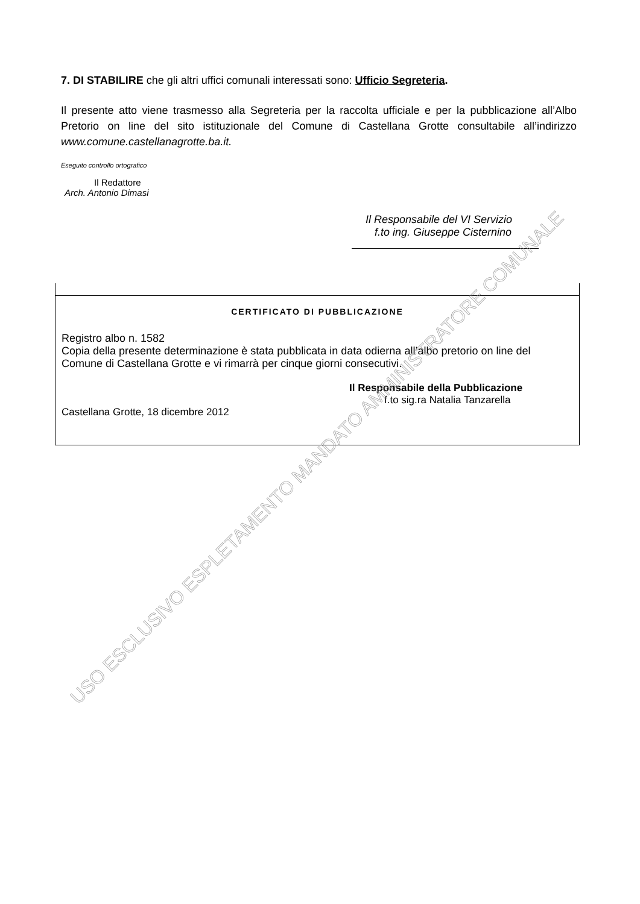7. DI STABILIRE che gli altri uffici comunali interessati sono: Ufficio Segreteria.
Il presente atto viene trasmesso alla Segreteria per la raccolta ufficiale e per la pubblicazione all’Albo Pretorio on line del sito istituzionale del Comune di Castellana Grotte consultabile all’indirizzo www.comune.castellanagrotte.ba.it.
Eseguito controllo ortografico
Il Redattore
Arch. Antonio Dimasi
Il Responsabile del VI Servizio
f.to ing. Giuseppe Cisternino
CERTIFICATO DI PUBBLICAZIONE
Registro albo n. 1582
Copia della presente determinazione è stata pubblicata in data odierna all’albo pretorio on line del Comune di Castellana Grotte e vi rimarrà per cinque giorni consecutivi.
Il Responsabile della Pubblicazione
f.to sig.ra Natalia Tanzarella
Castellana Grotte, 18 dicembre 2012
USO ESCLUSIVO ESPLETAMENTO MANDATO AMMINISTRATORE COMUNALE